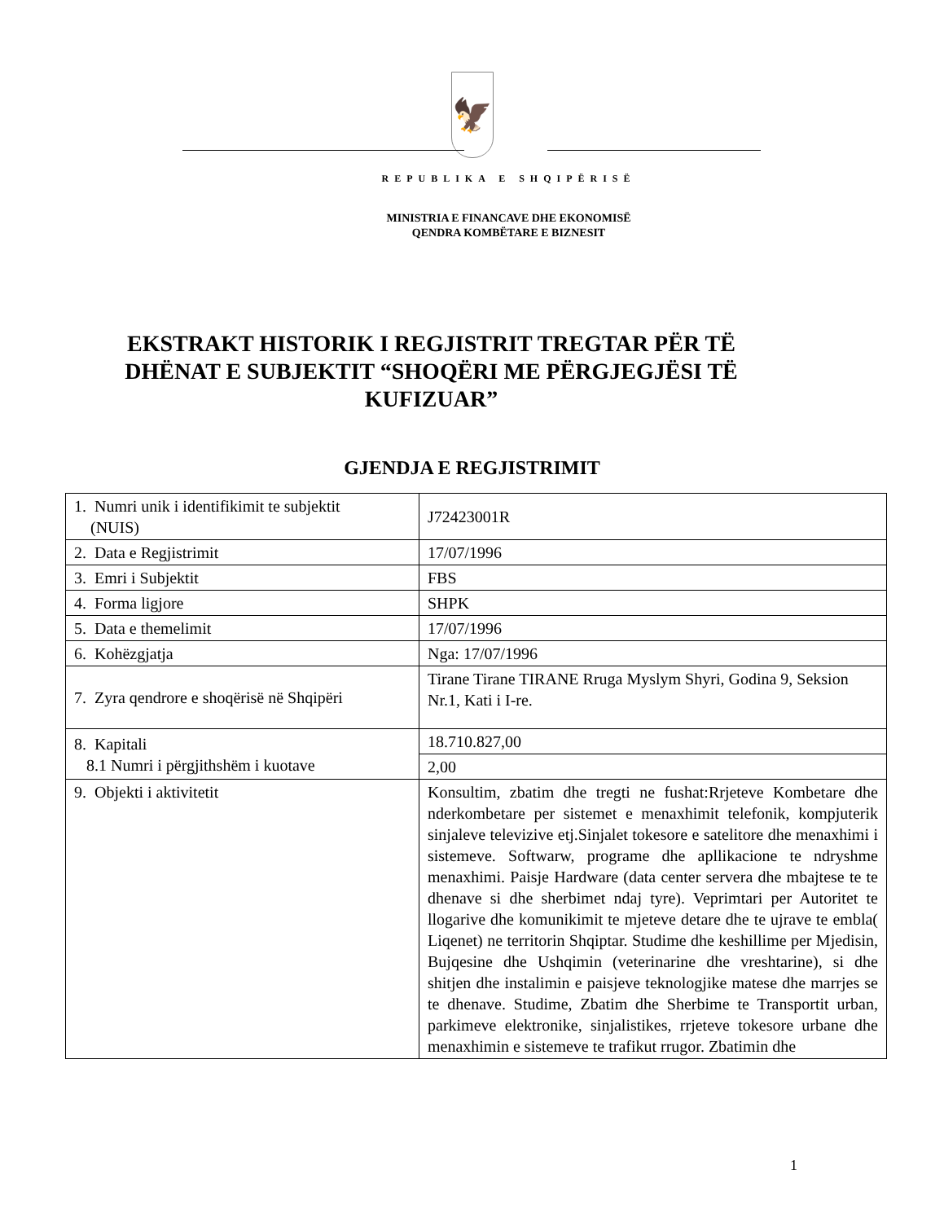🦅
REPUBLIKA E SHQIPËRISË
MINISTRIA E FINANCAVE DHE EKONOMISË
QENDRA KOMBËTARE E BIZNESIT
EKSTRAKT HISTORIK I REGJISTRIT TREGTAR PËR TË DHËNAT E SUBJEKTIT “SHOQËRI ME PËRGJEGJËSI TË KUFIZUAR”
GJENDJA E REGJISTRIMIT
| 1. Numri unik i identifikimit te subjektit (NUIS) | J72423001R |
| 2. Data e Regjistrimit | 17/07/1996 |
| 3. Emri i Subjektit | FBS |
| 4. Forma ligjore | SHPK |
| 5. Data e themelimit | 17/07/1996 |
| 6. Kohëzgjatja | Nga: 17/07/1996 |
| 7. Zyra qendrore e shoqërisë në Shqipëri | Tirane Tirane TIRANE Rruga Myslym Shyri, Godina 9, Seksion Nr.1, Kati i I-re. |
| 8. Kapitali 8.1 Numri i përgjithshëm i kuotave | 18.710.827,00 |
| | 2,00 |
| 9. Objekti i aktivitetit | Konsultim, zbatim dhe tregti ne fushat:Rrjeteve Kombetare dhe nderkombetare per sistemet e menaxhimit telefonik, kompjuterik sinjaleve televizive etj.Sinjalet tokesore e satelitore dhe menaxhimi i sistemeve. Softwarw, programe dhe apllikacione te ndryshme menaxhimi. Paisje Hardware (data center servera dhe mbajtese te te dhenave si dhe sherbimet ndaj tyre). Veprimtari per Autoritet te llogarive dhe komunikimit te mjeteve detare dhe te ujrave te embla( Liqenet) ne territorin Shqiptar. Studime dhe keshillime per Mjedisin, Bujqesine dhe Ushqimin (veterinarine dhe vreshtarine), si dhe shitjen dhe instalimin e paisjeve teknologjike matese dhe marrjes se te dhenave. Studime, Zbatim dhe Sherbime te Transportit urban, parkimeve elektronike, sinjalistikes, rrjeteve tokesore urbane dhe menaxhimin e sistemeve te trafikut rrugor. Zbatimin dhe |
1